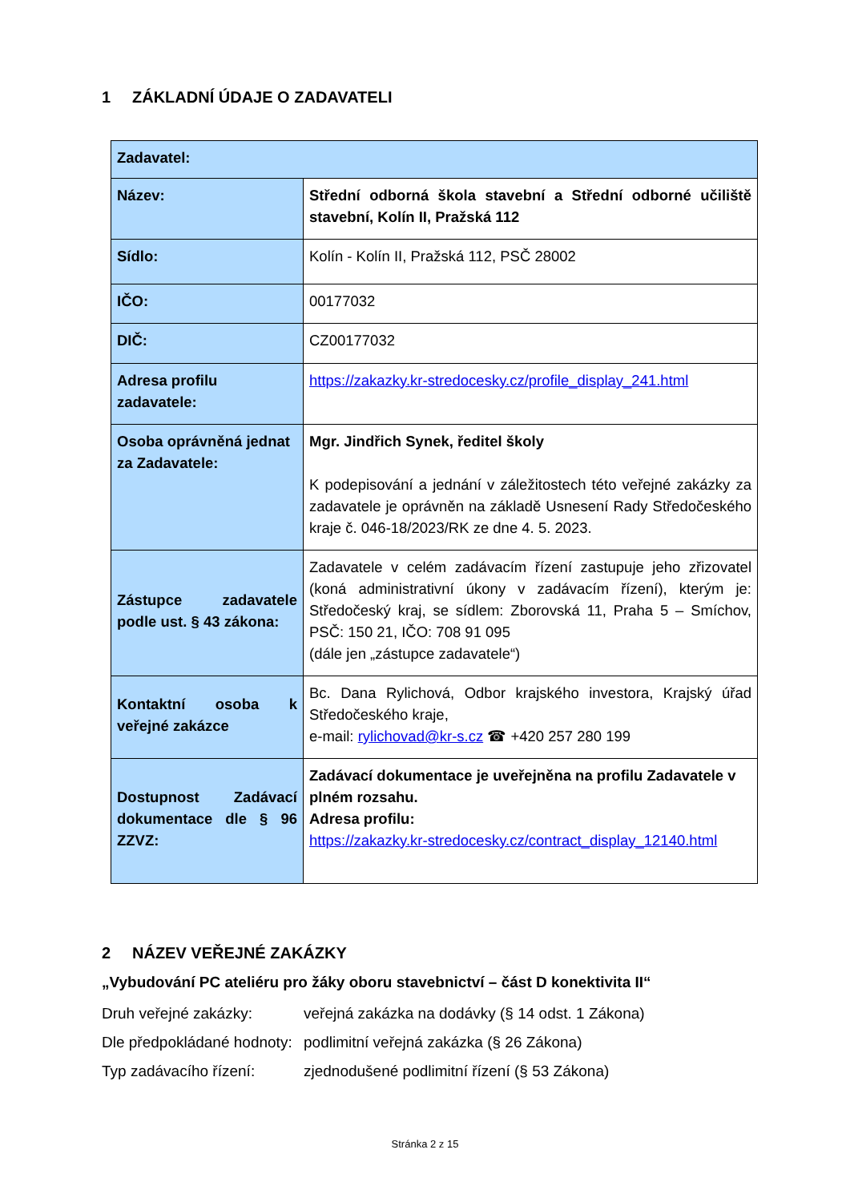1 ZÁKLADNÍ ÚDAJE O ZADAVATELI
| Zadavatel: | |
| Název: | Střední odborná škola stavební a Střední odborné učiliště stavební, Kolín II, Pražská 112 |
| Sídlo: | Kolín - Kolín II, Pražská 112, PSČ 28002 |
| IČO: | 00177032 |
| DIČ: | CZ00177032 |
| Adresa profilu zadavatele: | https://zakazky.kr-stredocesky.cz/profile_display_241.html |
| Osoba oprávněná jednat za Zadavatele: | Mgr. Jindřich Synek, ředitel školy K podepisování a jednání v záležitostech této veřejné zakázky za zadavatele je oprávněn na základě Usnesení Rady Středočeského kraje č. 046-18/2023/RK ze dne 4. 5. 2023. |
| Zástupce zadavatele podle ust. § 43 zákona: | Zadavatele v celém zadávacím řízení zastupuje jeho zřizovatel (koná administrativní úkony v zadávacím řízení), kterým je: Středočeský kraj, se sídlem: Zborovská 11, Praha 5 – Smíchov, PSČ: 150 21, IČO: 708 91 095 (dále jen „zástupce zadavatele“) |
| Kontaktní osoba k veřejné zakázce | Bc. Dana Rylichová, Odbor krajského investora, Krajský úřad Středočeského kraje, e-mail: rylichovad@kr-s.cz ☎ +420 257 280 199 |
| Dostupnost Zadávací dokumentace dle § 96 ZZVZ: | Zadávací dokumentace je uveřejněna na profilu Zadavatele v plném rozsahu. Adresa profilu: https://zakazky.kr-stredocesky.cz/contract_display_12140.html |
2 NÁZEV VEŘEJNÉ ZAKÁZKY
„Vybudování PC ateliéru pro žáky oboru stavebnictví – část D konektivita II“
Druh veřejné zakázky: veřejná zakázka na dodávky (§ 14 odst. 1 Zákona)
Dle předpokládané hodnoty:
podlimitní veřejná zakázka (§ 26 Zákona)
Typ zadávacího řízení: zjednodušené podlimitní řízení (§ 53 Zákona)
Stránka 2 z 15